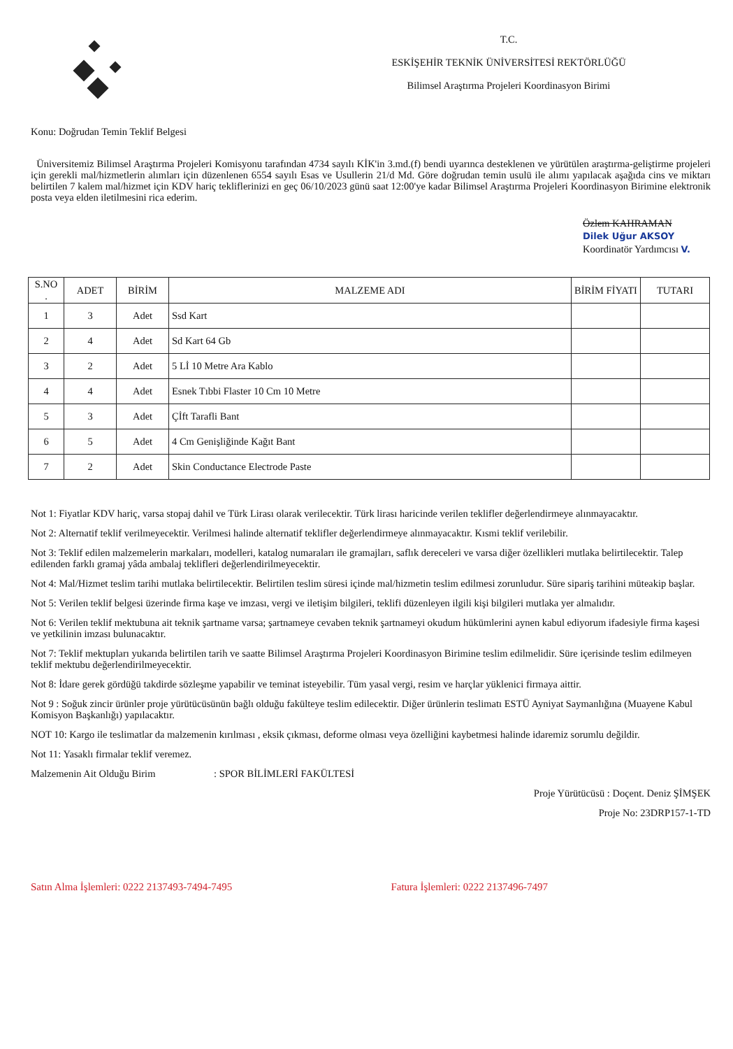T.C.
ESKİŞEHİR TEKNİK ÜNİVERSİTESİ REKTÖRLÜĞÜ
Bilimsel Araştırma Projeleri Koordinasyon Birimi
Konu: Doğrudan Temin Teklif Belgesi
Üniversitemiz Bilimsel Araştırma Projeleri Komisyonu tarafından 4734 sayılı KİK'in 3.md.(f) bendi uyarınca desteklenen ve yürütülen araştırma-geliştirme projeleri için gerekli mal/hizmetlerin alımları için düzenlenen 6554 sayılı Esas ve Usullerin 21/d Md. Göre doğrudan temin usulü ile alımı yapılacak aşağıda cins ve miktarı belirtilen 7 kalem mal/hizmet için KDV hariç tekliflerinizi en geç 06/10/2023 günü saat 12:00'ye kadar Bilimsel Araştırma Projeleri Koordinasyon Birimine elektronik posta veya elden iletilmesini rica ederim.
Özlem KAHRAMAN
Dilek Uğur AKSOY
Koordinatör Yardımcısı V.
| S.NO . | ADET | BİRİM | MALZEME ADI | BİRİM FİYATI | TUTARI |
| --- | --- | --- | --- | --- | --- |
| 1 | 3 | Adet | Ssd Kart | | |
| 2 | 4 | Adet | Sd Kart 64 Gb | | |
| 3 | 2 | Adet | 5 Lİ 10 Metre Ara Kablo | | |
| 4 | 4 | Adet | Esnek Tıbbi Flaster 10 Cm 10 Metre | | |
| 5 | 3 | Adet | Çİft Tarafli Bant | | |
| 6 | 5 | Adet | 4 Cm Genişliğinde Kağıt Bant | | |
| 7 | 2 | Adet | Skin Conductance Electrode Paste | | |
Not 1: Fiyatlar KDV hariç, varsa stopaj dahil ve Türk Lirası olarak verilecektir. Türk lirası haricinde verilen teklifler değerlendirmeye alınmayacaktır.
Not 2: Alternatif teklif verilmeyecektir. Verilmesi halinde alternatif teklifler değerlendirmeye alınmayacaktır. Kısmi teklif verilebilir.
Not 3: Teklif edilen malzemelerin markaları, modelleri, katalog numaraları ile gramajları, saflık dereceleri ve varsa diğer özellikleri mutlaka belirtilecektir. Talep edilenden farklı gramaj yâda ambalaj teklifleri değerlendirilmeyecektir.
Not 4: Mal/Hizmet teslim tarihi mutlaka belirtilecektir. Belirtilen teslim süresi içinde mal/hizmetin teslim edilmesi zorunludur. Süre sipariş tarihini müteakip başlar.
Not 5: Verilen teklif belgesi üzerinde firma kaşe ve imzası, vergi ve iletişim bilgileri, teklifi düzenleyen ilgili kişi bilgileri mutlaka yer almalıdır.
Not 6: Verilen teklif mektubuna ait teknik şartname varsa; şartnameye cevaben teknik şartnameyi okudum hükümlerini aynen kabul ediyorum ifadesiyle firma kaşesi ve yetkilinin imzası bulunacaktır.
Not 7: Teklif mektupları yukarıda belirtilen tarih ve saatte Bilimsel Araştırma Projeleri Koordinasyon Birimine teslim edilmelidir. Süre içerisinde teslim edilmeyen teklif mektubu değerlendirilmeyecektir.
Not 8: İdare gerek gördüğü takdirde sözleşme yapabilir ve teminat isteyebilir. Tüm yasal vergi, resim ve harçlar yüklenici firmaya aittir.
Not 9 : Soğuk zincir ürünler proje yürütücüsünün bağlı olduğu fakülteye teslim edilecektir. Diğer ürünlerin teslimatı ESTÜ Ayniyat Saymanlığına (Muayene Kabul Komisyon Başkanlığı) yapılacaktır.
NOT 10: Kargo ile teslimatlar da malzemenin kırılması , eksik çıkması, deforme olması veya özelliğini kaybetmesi halinde idaremiz sorumlu değildir.
Not 11: Yasaklı firmalar teklif veremez.
Malzemenin Ait Olduğu Birim : SPOR BİLİMLERİ FAKÜLTESİ
Proje Yürütücüsü : Doçent. Deniz ŞİMŞEK
Proje No: 23DRP157-1-TD
Satın Alma İşlemleri: 0222 2137493-7494-7495 Fatura İşlemleri: 0222 2137496-7497